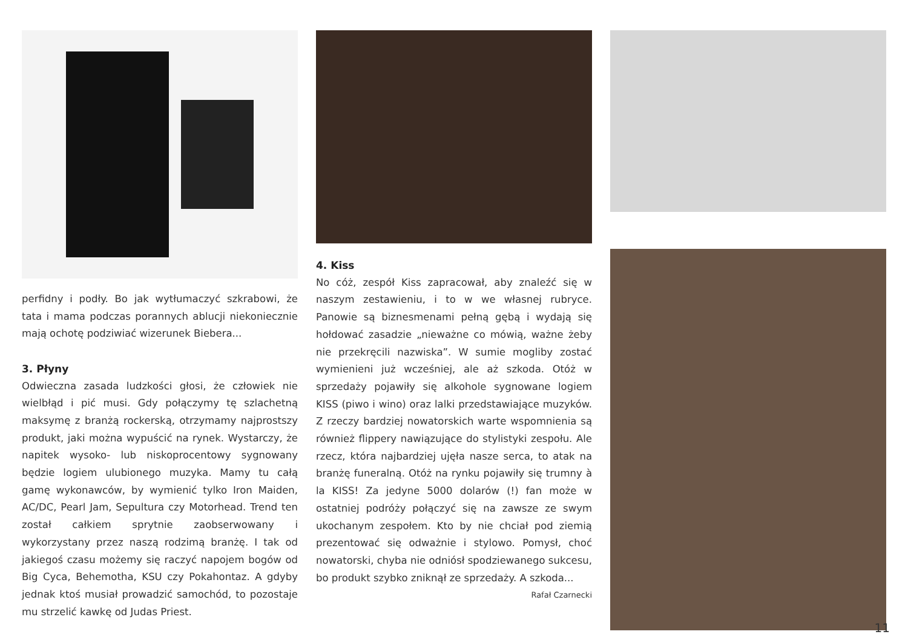perfidny i podły. Bo jak wytłumaczyć szkrabowi, że tata i mama podczas porannych ablucji niekoniecznie mają ochotę podziwiać wizerunek Biebera...
3. Płyny
Odwieczna zasada ludzkości głosi, że człowiek nie wielbłąd i pić musi. Gdy połączymy tę szlachetną maksymę z branżą rockerską, otrzymamy najprostszy produkt, jaki można wypuścić na rynek. Wystarczy, że napitek wysoko- lub niskoprocentowy sygnowany będzie logiem ulubionego muzyka. Mamy tu całą gamę wykonawców, by wymienić tylko Iron Maiden, AC/DC, Pearl Jam, Sepultura czy Motorhead. Trend ten został całkiem sprytnie zaobserwowany i wykorzystany przez naszą rodzimą branżę. I tak od jakiegoś czasu możemy się raczyć napojem bogów od Big Cyca, Behemotha, KSU czy Pokahontaz. A gdyby jednak ktoś musiał prowadzić samochód, to pozostaje mu strzelić kawkę od Judas Priest.
4. Kiss
No cóż, zespół Kiss zapracował, aby znaleźć się w naszym zestawieniu, i to w we własnej rubryce. Panowie są biznesmenami pełną gębą i wydają się hołdować zasadzie „nieważne co mówią, ważne żeby nie przekręcili nazwiska”. W sumie mogliby zostać wymienieni już wcześniej, ale aż szkoda. Otóż w sprzedaży pojawiły się alkohole sygnowane logiem KISS (piwo i wino) oraz lalki przedstawiające muzyków. Z rzeczy bardziej nowatorskich warte wspomnienia są również flippery nawiązujące do stylistyki zespołu. Ale rzecz, która najbardziej ujęła nasze serca, to atak na branżę funeralną. Otóż na rynku pojawiły się trumny à la KISS! Za jedyne 5000 dolarów (!) fan może w ostatniej podróży połączyć się na zawsze ze swym ukochanym zespołem. Kto by nie chciał pod ziemią prezentować się odważnie i stylowo. Pomysł, choć nowatorski, chyba nie odniósł spodziewanego sukcesu, bo produkt szybko zniknął ze sprzedaży. A szkoda...
Rafał Czarnecki
11